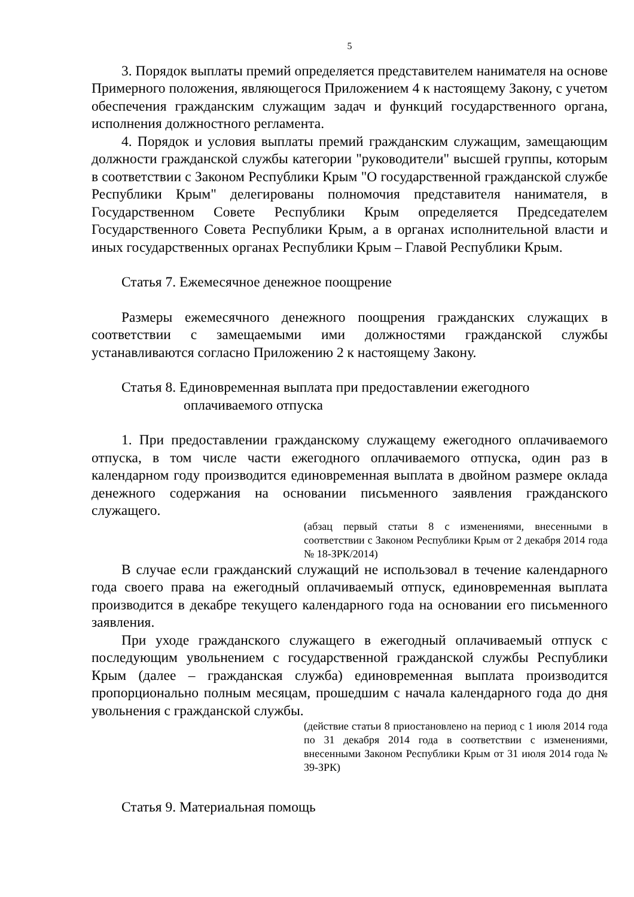5
3. Порядок выплаты премий определяется представителем нанимателя на основе Примерного положения, являющегося Приложением 4 к настоящему Закону, с учетом обеспечения гражданским служащим задач и функций государственного органа, исполнения должностного регламента.
4. Порядок и условия выплаты премий гражданским служащим, замещающим должности гражданской службы категории "руководители" высшей группы, которым в соответствии с Законом Республики Крым "О государственной гражданской службе Республики Крым" делегированы полномочия представителя нанимателя, в Государственном Совете Республики Крым определяется Председателем Государственного Совета Республики Крым, а в органах исполнительной власти и иных государственных органах Республики Крым – Главой Республики Крым.
Статья 7. Ежемесячное денежное поощрение
Размеры ежемесячного денежного поощрения гражданских служащих в соответствии с замещаемыми ими должностями гражданской службы устанавливаются согласно Приложению 2 к настоящему Закону.
Статья 8. Единовременная выплата при предоставлении ежегодного оплачиваемого отпуска
1. При предоставлении гражданскому служащему ежегодного оплачиваемого отпуска, в том числе части ежегодного оплачиваемого отпуска, один раз в календарном году производится единовременная выплата в двойном размере оклада денежного содержания на основании письменного заявления гражданского служащего.
(абзац первый статьи 8 с изменениями, внесенными в соответствии с Законом Республики Крым от 2 декабря 2014 года № 18-ЗРК/2014)
В случае если гражданский служащий не использовал в течение календарного года своего права на ежегодный оплачиваемый отпуск, единовременная выплата производится в декабре текущего календарного года на основании его письменного заявления.
При уходе гражданского служащего в ежегодный оплачиваемый отпуск с последующим увольнением с государственной гражданской службы Республики Крым (далее – гражданская служба) единовременная выплата производится пропорционально полным месяцам, прошедшим с начала календарного года до дня увольнения с гражданской службы.
(действие статьи 8 приостановлено на период с 1 июля 2014 года по 31 декабря 2014 года в соответствии с изменениями, внесенными Законом Республики Крым от 31 июля 2014 года № 39-ЗРК)
Статья 9. Материальная помощь